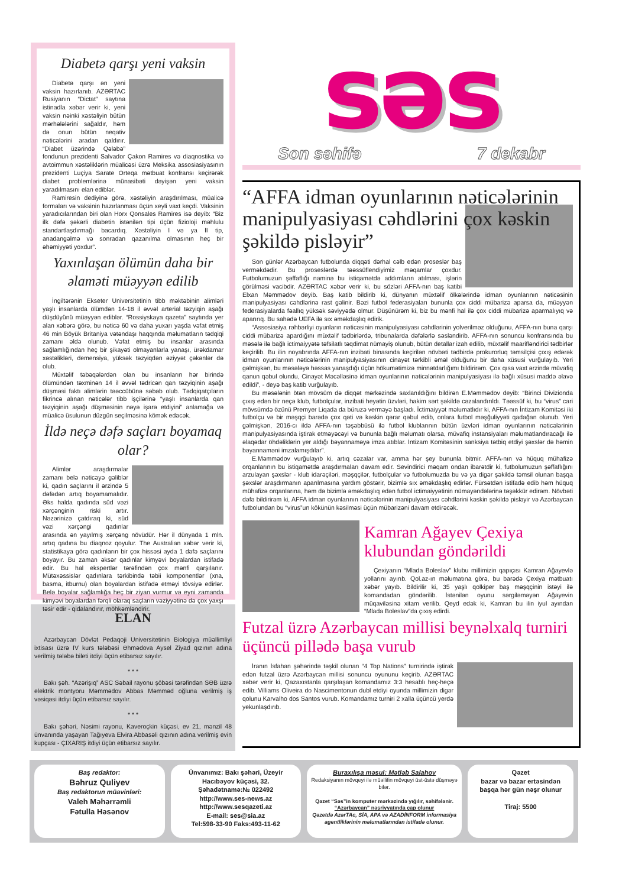Diabetə qarşı yeni vaksin
Diabetə qarşı ən yeni vaksin hazırlanıb. AZƏRTAC Rusiyanın “Dictat” saytına istinadla xəbər verir ki, yeni vaksin nəinki xəstəliyin bütün mərhələlərini sağaldır, həm də onun bütün neqativ nəticələrini aradan qaldırır. “Diabet üzərində Qələbə” fondunun prezidenti Salvador Çakon Ramires və diaqnostika və avtoimmun xəstəliklərin müalicəsi üzrə Meksika assosiasiyasının prezidenti Luçiya Sarate Orteqa mətbuat konfransı keçirərək diabet problemlərinə münasibəti dəyişən yeni vaksin yaradılmasını elan ediblər.
Ramiresin dediyinə görə, xəstəliyin araşdırılması, müalicə formaları və vaksinin hazırlanması üçün xeyli vaxt keçdi. Vaksinin yaradıcılarından biri olan Horx Qonsales Ramires isə deyib: “Biz ilk dəfə şəkərli diabetin istənilən tipi üçün fizioloji məhlulu standartlaşdırmağı bacardıq. Xəstəliyin I və ya II tip, anadangəlmə və sonradan qazanılma olmasının heç bir əhəmiyyəti yoxdur”.
Yaxınlaşan ölümün daha bir əlaməti müəyyən edilib
İngiltərənin Ekseter Universitetinin tibb məktəbinin alimləri yaşlı insanlarda ölümdən 14-18 il əvvəl arterial təzyiqin aşağı düşdüyünü müəyyən ediblər. “Rossiyskaya qazeta” saytında yer alan xəbərə görə, bu nəticə 60 və daha yuxarı yaşda vəfat etmiş 46 min Böyük Britaniya vətəndaşı haqqında məlumatların tədqiqi zamanı əldə olunub. Vəfat etmiş bu insanlar arasında sağlamlığından heç bir şikayəti olmayanlarla yanaşı, ürəkdamar xəstəlikləri, demensiya, yüksək təzyiqdən əziyyət çəkənlər də olub.
Müxtəlif təbəqələrdən olan bu insanların hər birində ölümündən təxminən 14 il əvvəl tədricən qan təzyiqinin aşağı düşməsi faktı alimlərin təəccübünə səbəb olub. Tədqiqatçıların fikrincə alınan nəticələr tibb işçilərinə “yaşlı insanlarda qan təzyiqinin aşağı düşməsinin nəyə işarə etdiyini” anlamağa və müalicə üsulunun düzgün seçilməsinə kömək edəcək.
İldə neçə dəfə saçları boyamaq olar?
Alimlər araşdırmalar zamanı belə nəticəyə gəliblər ki, qadın saçlarını il ərzində 5 dəfədən artıq boyamamalıdır. Əks halda qadında süd vəzi xərçənginin riski artır. Nəzərinizə çatdıraq ki, süd vəzi xərçəngi qadınlar arasında ən yayılmış xərçəng növüdür. Hər il dünyada 1 mln. artıq qadına bu diaqnoz qoyulur. The Australian xəbər verir ki, statistikaya görə qadınların bir çox hissəsi ayda 1 dəfə saçlarını boyayır. Bu zaman əksər qadınlar kimyəvi boyalardan istifadə edir. Bu hal ekspertlər tərəfindən çox mənfi qarşılanır. Mütəxəssislər qadınlara tərkibində təbii komponentlər (xna, basma, itburnu) olan boyalardan istifadə etməyi tövsiyə edirlər. Belə boyalar sağlamlığa heç bir ziyan vurmur və eyni zamanda kimyəvi boyalardan fərqli olaraq saçların vəziyyətinə də çox yaxşı təsir edir - qidalandırır, möhkəmləndirir.
ELAN
Azərbaycan Dövlət Pedaqoji Universitetinin Biologiya müəllimliyi ixtisası üzrə IV kurs tələbəsi Əhmədova Aysel Ziyad qızının adına verilmiş tələbə bileti itdiyi üçün etibarsız sayılır.
* * *
Bakı şəh. “Azərişıq” ASC Səbail rayonu şöbəsi tərəfindən SƏB üzrə elektrik montyoru Məmmədov Abbas Məmməd oğluna verilmiş iş vəsiqəsi itdiyi üçün etibarsız sayılır.
* * *
Bakı şəhəri, Nəsimi rayonu, Kaveroçkin küçəsi, ev 21, mənzil 48 ünvanında yaşayan Tağıyeva Elvira Abbasəli qızının adına verilmiş evin kupçası - ÇIXARIŞ itdiyi üçün etibarsız sayılır.
səs
Son səhifə 7 dekabr
“AFFA idman oyunlarının nəticələrinin manipulyasiyası cəhdlərini çox kəskin şəkildə pisləyir”
Son günlər Azərbaycan futbolunda diqqəti dərhal cəlb edən proseslər baş verməkdədir. Bu proseslərdə təəssüflendiyimiz məqamlar çoxdur. Futbolumuzun şəffaflığı naminə bu istiqamətdə addımların atılması, işlərin görülməsi vacibdir. AZƏRTAC xəbər verir ki, bu sözləri AFFA-nın baş katibi Elxan Məmmədov deyib. Baş katib bildirib ki, dünyanın müxtəlif ölkələrində idman oyunlarının nəticəsinin manipulyasiyası cəhdlərinə rast gəlinir. Bəzi futbol federasiyaları bununla çox ciddi mübarizə aparsa da, müəyyən federasiyalarda fəallıq yüksək səviyyədə olmur. Düşünürəm ki, biz bu mənfi hal ilə çox ciddi mübarizə aparmalıyıq və aparırıq. Bu sahədə UEFA ilə sıx əməkdaşlıq edirik.
“Assosiasiya rəhbərliyi oyunların nəticəsinin manipulyasiyası cəhdlərinin yolverilməz olduğunu, AFFA-nın buna qarşı ciddi mübarizə apardığını müxtəlif tədbirlərdə, tribunalarda dəfələrlə səsləndirib. AFFA-nın sonuncu konfransında bu məsələ ilə bağlı ictimaiyyətə təfsilatlı təqdimat nümayiş olunub, bütün detallar izah edilib, müxtəlif maarifləndirici tədbirlər keçirilib. Bu ilin noyabrında AFFA-nın inzibati binasında keçirilən növbəti tədbirdə prokurorluq təmsilçisi çıxış edərək idman oyunlarının nəticələrinin manipulyasiyasının cinayət tərkibli əməl olduğunu bir daha xüsusi vurğulayıb. Yeri gəlmişkən, bu məsələyə həssas yanaşdığı üçün hökumətimizə minnətdarlığımı bildirirəm. Çox qısa vaxt ərzində müvafiq qanun qəbul olundu, Cinayət Məcəlləsinə idman oyunlarının nəticələrinin manipulyasiyası ilə bağlı xüsusi maddə əlavə edildi”, - deyə baş katib vurğulayıb.
Bu məsələnin ötən mövsüm də diqqət mərkəzində saxlanıldığını bildirən E.Məmmədov deyib: “Birinci Divizionda çıxış edən bir neçə klub, futbolçular, inzibati heyətin üzvləri, hakim sərt şəkildə cəzalandırıldı. Təəssüf ki, bu “virus” cari mövsümdə özünü Premyer Liqada da büruzə verməyə başladı. İctimaiyyət məlumatlıdır ki, AFFA-nın İntizam Komitəsi iki futbolçu və bir məşqçi barədə çox qəti və kəskin qərar qəbul edib, onlara futbol məşğuliyyəti qadağan olunub. Yeri gəlmişkən, 2016-cı ildə AFFA-nın təşəbbüsü ilə futbol klublarının bütün üzvləri idman oyunlarının nəticələrinin manipulyasiyasında iştirak etməyəcəyi və bununla bağlı məlumatı olarsa, müvafiq instansiyaları məlumatlandıracağı ilə əlaqədar öhdəliklərin yer aldığı bəyannaməyə imza atıblar. İntizam Komitəsinin sanksiya tətbiq etdiyi şəxslər də həmin bəyannaməni imzalamışdılar”.
E.Məmmədov vurğulayıb ki, artıq cəzalar var, amma hər şey bununla bitmir. AFFA-nın və hüquq mühafizə orqanlarının bu istiqamətdə araşdırmaları davam edir. Sevindirici məqam ondan ibarətdir ki, futbolumuzun şəffaflığını arzulayan şəxslər - klub idarəçiləri, məşqçilər, futbolçular və futbolumuzda bu və ya digər şəkildə təmsil olunan başqa şəxslər araşdırmanın aparılmasına yardım göstərir, bizimlə sıx əməkdaşlıq edirlər. Fürsətdən istifadə edib həm hüquq mühafizə orqanlarına, həm də bizimlə əməkdaşlıq edən futbol ictimaiyyətinin nümayəndələrinə təşəkkür edirəm. Növbəti dəfə bildirirəm ki, AFFA idman oyunlarının nəticələrinin manipulyasiyası cəhdlərini kəskin şəkildə pisləyir və Azərbaycan futbolundan bu “virus”un kökünün kəsilməsi üçün mübarizəni davam etdirəcək.
Kamran Ağayev Çexiya klubundan göndərildi
Çexiyanın “Mlada Boleslav” klubu millimizin qapıçısı Kamran Ağayevlə yollarını ayırıb. Qol.az-ın məlumatına görə, bu barədə Çexiya mətbuatı xəbər yayıb. Bildirilir ki, 35 yaşlı qolkiper baş məşqçinin istəyi ilə komandadan göndərilib. İstənilən oyunu sərgiləməyən Ağayevin müqaviləsinə xitam verilib. Qeyd edək ki, Kamran bu ilin iyul ayından “Mlada Boleslav”da çıxış edirdi.
Futzal üzrə Azərbaycan millisi beynəlxalq turniri üçüncü pillədə başa vurub
İranın İsfahan şəhərində təşkil olunan “4 Top Nations” turnirində iştirak edən futzal üzrə Azərbaycan millisi sonuncu oyununu keçirib. AZƏRTAC xəbər verir ki, Qazaxıstanla qarşılaşan komandamız 3:3 hesablı heç-heçə edib. Villiams Oliveira do Nascimentonun dubl etdiyi oyunda millimizin digər qolunu Karvalho dos Santos vurub. Komandamız turniri 2 xalla üçüncü yerdə yekunlaşdırıb.
Baş redaktor:
Bəhruz Quliyev
Baş redaktorun müavinləri:
Valeh Məhərrəmli
Fətulla Həsənov
Ünvanımız: Bakı şəhəri, Üzeyir Hacıbəyov küçəsi, 32.
Şəhadətnamə:№ 022492
http://www.ses-news.az
http://www.sesqazeti.az
E-mail: ses@sia.az
Tel:598-33-90 Faks:493-11-62
Buraxılışa məsul: Mətləb Salahov
Redaksiyanın mövqeyi ilə müəllifin mövqeyi üst-üstə düşməyə bilər.
Qəzet “Səs”in komputer mərkəzində yığılır, səhifələnir.
“Azərbaycan” nəşriyyatında çap olunur
Qəzetdə AzərTAc, SİA, APA və AZADİNFORM informasiya agentliklərinin məlumatlarından istifadə olunur.
Qəzet
bazar və bazar ertəsindən başqa hər gün nəşr olunur
Tiraj: 5500